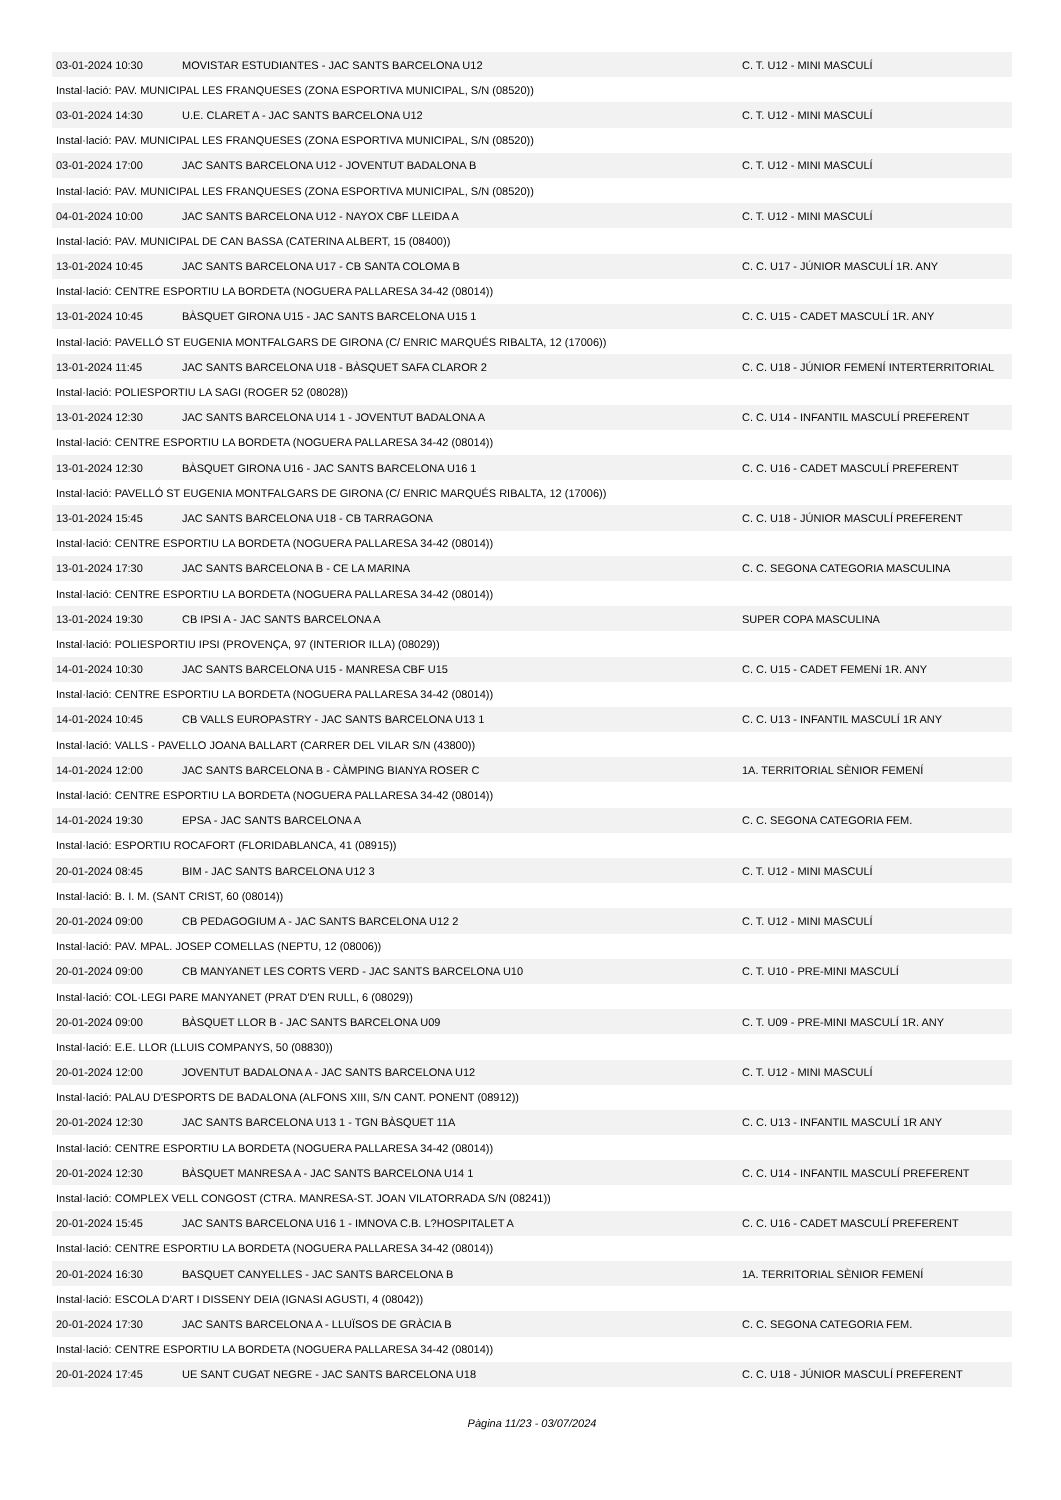| 03-01-2024 10:30 | MOVISTAR ESTUDIANTES - JAC SANTS BARCELONA U12 | C. T. U12 - MINI MASCULÍ |
| Instal·lació: PAV. MUNICIPAL LES FRANQUESES (ZONA ESPORTIVA MUNICIPAL, S/N (08520)) | | |
| 03-01-2024 14:30 | U.E. CLARET A - JAC SANTS BARCELONA U12 | C. T. U12 - MINI MASCULÍ |
| Instal·lació: PAV. MUNICIPAL LES FRANQUESES (ZONA ESPORTIVA MUNICIPAL, S/N (08520)) | | |
| 03-01-2024 17:00 | JAC SANTS BARCELONA U12 - JOVENTUT BADALONA B | C. T. U12 - MINI MASCULÍ |
| Instal·lació: PAV. MUNICIPAL LES FRANQUESES (ZONA ESPORTIVA MUNICIPAL, S/N (08520)) | | |
| 04-01-2024 10:00 | JAC SANTS BARCELONA U12 - NAYOX CBF LLEIDA A | C. T. U12 - MINI MASCULÍ |
| Instal·lació: PAV. MUNICIPAL DE CAN BASSA (CATERINA ALBERT, 15 (08400)) | | |
| 13-01-2024 10:45 | JAC SANTS BARCELONA U17 - CB SANTA COLOMA B | C. C. U17 - JÚNIOR MASCULÍ 1R. ANY |
| Instal·lació: CENTRE ESPORTIU LA BORDETA (NOGUERA PALLARESA 34-42 (08014)) | | |
| 13-01-2024 10:45 | BÀSQUET GIRONA U15 - JAC SANTS BARCELONA U15 1 | C. C. U15 - CADET MASCULÍ 1R. ANY |
| Instal·lació: PAVELLÓ ST EUGENIA MONTFALGARS DE GIRONA (C/ ENRIC MARQUÉS RIBALTA, 12 (17006)) | | |
| 13-01-2024 11:45 | JAC SANTS BARCELONA U18 - BÀSQUET SAFA CLAROR 2 | C. C. U18 - JÚNIOR FEMENÍ INTERTERRITORIAL |
| Instal·lació: POLIESPORTIU LA SAGI (ROGER 52 (08028)) | | |
| 13-01-2024 12:30 | JAC SANTS BARCELONA U14 1 - JOVENTUT BADALONA A | C. C. U14 - INFANTIL MASCULÍ PREFERENT |
| Instal·lació: CENTRE ESPORTIU LA BORDETA (NOGUERA PALLARESA 34-42 (08014)) | | |
| 13-01-2024 12:30 | BÀSQUET GIRONA U16 - JAC SANTS BARCELONA U16 1 | C. C. U16 - CADET MASCULÍ PREFERENT |
| Instal·lació: PAVELLÓ ST EUGENIA MONTFALGARS DE GIRONA (C/ ENRIC MARQUÉS RIBALTA, 12 (17006)) | | |
| 13-01-2024 15:45 | JAC SANTS BARCELONA U18 - CB TARRAGONA | C. C. U18 - JÚNIOR MASCULÍ PREFERENT |
| Instal·lació: CENTRE ESPORTIU LA BORDETA (NOGUERA PALLARESA 34-42 (08014)) | | |
| 13-01-2024 17:30 | JAC SANTS BARCELONA B - CE LA MARINA | C. C. SEGONA CATEGORIA MASCULINA |
| Instal·lació: CENTRE ESPORTIU LA BORDETA (NOGUERA PALLARESA 34-42 (08014)) | | |
| 13-01-2024 19:30 | CB IPSI A - JAC SANTS BARCELONA A | SUPER COPA MASCULINA |
| Instal·lació: POLIESPORTIU IPSI (PROVENÇA, 97 (INTERIOR ILLA) (08029)) | | |
| 14-01-2024 10:30 | JAC SANTS BARCELONA U15 - MANRESA CBF U15 | C. C. U15 - CADET FEMENí 1R. ANY |
| Instal·lació: CENTRE ESPORTIU LA BORDETA (NOGUERA PALLARESA 34-42 (08014)) | | |
| 14-01-2024 10:45 | CB VALLS EUROPASTRY - JAC SANTS BARCELONA U13 1 | C. C. U13 - INFANTIL MASCULÍ 1R ANY |
| Instal·lació: VALLS - PAVELLO JOANA BALLART (CARRER DEL VILAR S/N (43800)) | | |
| 14-01-2024 12:00 | JAC SANTS BARCELONA B - CÀMPING BIANYA ROSER C | 1A. TERRITORIAL SÈNIOR FEMENÍ |
| Instal·lació: CENTRE ESPORTIU LA BORDETA (NOGUERA PALLARESA 34-42 (08014)) | | |
| 14-01-2024 19:30 | EPSA - JAC SANTS BARCELONA A | C. C. SEGONA CATEGORIA FEM. |
| Instal·lació: ESPORTIU ROCAFORT (FLORIDABLANCA, 41 (08915)) | | |
| 20-01-2024 08:45 | BIM - JAC SANTS BARCELONA U12 3 | C. T. U12 - MINI MASCULÍ |
| Instal·lació: B. I. M. (SANT CRIST, 60 (08014)) | | |
| 20-01-2024 09:00 | CB PEDAGOGIUM A - JAC SANTS BARCELONA U12 2 | C. T. U12 - MINI MASCULÍ |
| Instal·lació: PAV. MPAL. JOSEP COMELLAS (NEPTU, 12 (08006)) | | |
| 20-01-2024 09:00 | CB MANYANET LES CORTS VERD - JAC SANTS BARCELONA U10 | C. T. U10 - PRE-MINI MASCULÍ |
| Instal·lació: COL·LEGI PARE MANYANET (PRAT D'EN RULL, 6 (08029)) | | |
| 20-01-2024 09:00 | BÀSQUET LLOR B - JAC SANTS BARCELONA U09 | C. T. U09 - PRE-MINI MASCULÍ 1R. ANY |
| Instal·lació: E.E. LLOR (LLUIS COMPANYS, 50 (08830)) | | |
| 20-01-2024 12:00 | JOVENTUT BADALONA A - JAC SANTS BARCELONA U12 | C. T. U12 - MINI MASCULÍ |
| Instal·lació: PALAU D'ESPORTS DE BADALONA (ALFONS XIII, S/N CANT. PONENT (08912)) | | |
| 20-01-2024 12:30 | JAC SANTS BARCELONA U13 1 - TGN BÀSQUET 11A | C. C. U13 - INFANTIL MASCULÍ 1R ANY |
| Instal·lació: CENTRE ESPORTIU LA BORDETA (NOGUERA PALLARESA 34-42 (08014)) | | |
| 20-01-2024 12:30 | BÀSQUET MANRESA A - JAC SANTS BARCELONA U14 1 | C. C. U14 - INFANTIL MASCULÍ PREFERENT |
| Instal·lació: COMPLEX VELL CONGOST (CTRA. MANRESA-ST. JOAN VILATORRADA S/N (08241)) | | |
| 20-01-2024 15:45 | JAC SANTS BARCELONA U16 1 - IMNOVA C.B. L?HOSPITALET A | C. C. U16 - CADET MASCULÍ PREFERENT |
| Instal·lació: CENTRE ESPORTIU LA BORDETA (NOGUERA PALLARESA 34-42 (08014)) | | |
| 20-01-2024 16:30 | BASQUET CANYELLES - JAC SANTS BARCELONA B | 1A. TERRITORIAL SÈNIOR FEMENÍ |
| Instal·lació: ESCOLA D'ART I DISSENY DEIA (IGNASI AGUSTI, 4 (08042)) | | |
| 20-01-2024 17:30 | JAC SANTS BARCELONA A - LLUÏSOS DE GRÀCIA B | C. C. SEGONA CATEGORIA FEM. |
| Instal·lació: CENTRE ESPORTIU LA BORDETA (NOGUERA PALLARESA 34-42 (08014)) | | |
| 20-01-2024 17:45 | UE SANT CUGAT NEGRE - JAC SANTS BARCELONA U18 | C. C. U18 - JÚNIOR MASCULÍ PREFERENT |
Pàgina 11/23 - 03/07/2024